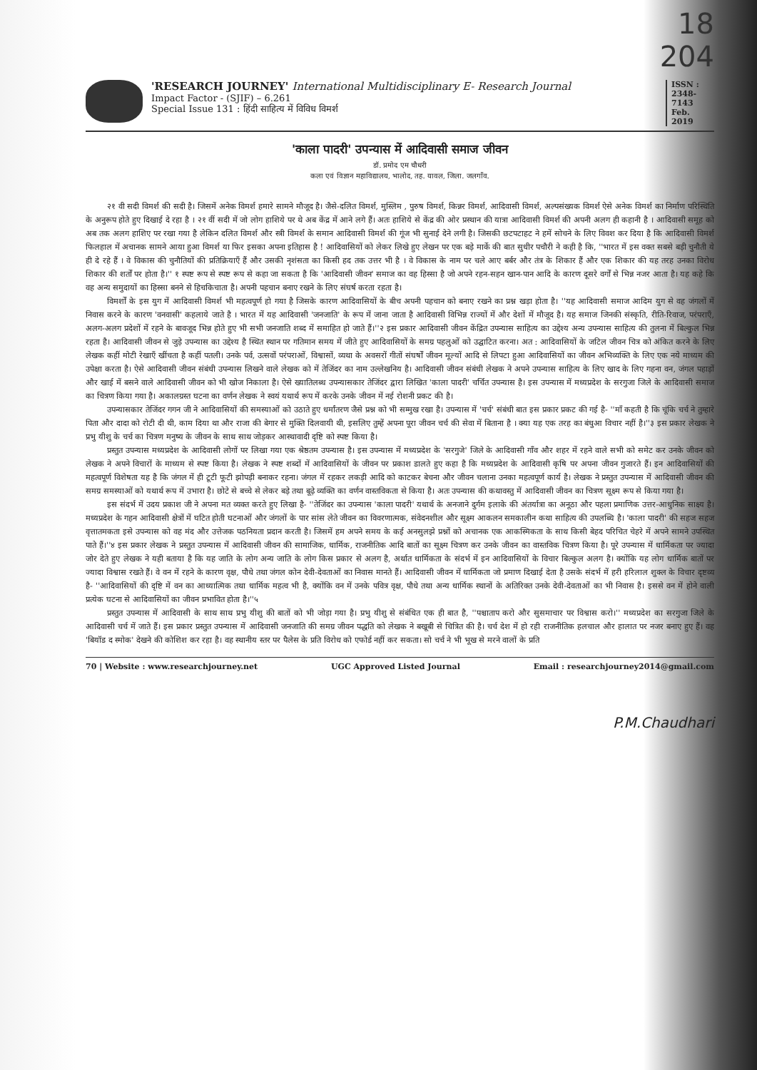18
204
'RESEARCH JOURNEY' International Multidisciplinary E- Research Journal
Impact Factor - (SJIF) – 6.261
Special Issue 131 : हिंदी साहित्य में विविध विमर्श
ISSN : 2348-7143 Feb. 2019
'काला पादरी' उपन्यास में आदिवासी समाज जीवन
डॉ. प्रमोद एम चौधरी
कला एवं विज्ञान महाविद्यालय, भालोद, तह. यावल, जिला. जलगाँव.
२१ वी सदी विमर्श की सदी है। जिसमें अनेक विमर्श हमारे सामने मौजूद है। जैसे-दलित विमर्श, मुस्लिम , पुरुष विमर्श, किन्नर विमर्श, आदिवासी विमर्श, अल्पसंख्यक विमर्श ऐसे अनेक विमर्श का निर्माण परिस्थिति के अनुरूप होते हुए दिखाई दे रहा है । २१ वीं सदी में जो लोग हाशिये पर थे अब केंद्र में आने लगे हैं। अतः हाशिये से केंद्र की ओर प्रस्थान की यात्रा आदिवासी विमर्श की अपनी अलग ही कहानी है । आदिवासी समूह को अब तक अलग हाशिए पर रखा गया है लेकिन दलित विमर्श और स्त्री विमर्श के समान आदिवासी विमर्श की गूंज भी सुनाई देने लगी है। जिसकी छटपटाहट ने हमें सोचने के लिए विवश कर दिया है कि आदिवासी विमर्श फिलहाल में अचानक सामने आया हुआ विमर्श या फिर इसका अपना इतिहास है ! आदिवासियों को लेकर लिखे हुए लेखन पर एक बड़े मार्के की बात सुधीर पचौरी ने कही है कि, ''भारत में इस वक्त सबसे बड़ी चुनौती ये ही दे रहे हैं । वे विकास की चुनौतियों की प्रतिक्रियाएँ हैं और उसकी नृशंसता का किसी हद तक उत्तर भी है । वे विकास के नाम पर चले आए बर्बर और तंत्र के शिकार हैं और एक शिकार की यह तरह उनका विरोध शिकार की शर्तों पर होता है।'' १ स्पष्ट रूप से स्पष्ट रूप से कहा जा सकता है कि 'आदिवासी जीवन' समाज का वह हिस्सा है जो अपने रहन-सहन खान-पान आदि के कारण दूसरे वर्गों से भिन्न नजर आता है। यह कहे कि वह अन्य समुदायों का हिस्सा बनने से हिचकिचाता है। अपनी पहचान बनाए रखने के लिए संघर्ष करता रहता है।
विमर्शों के इस युग में आदिवासी विमर्श भी महत्वपूर्ण हो गया है जिसके कारण आदिवासियों के बीच अपनी पहचान को बनाए रखने का प्रश्न खड़ा होता है। ''यह आदिवासी समाज आदिम युग से वह जंगलों में निवास करने के कारण 'वनवासी' कहलाये जाते है । भारत में यह आदिवासी 'जनजाति' के रूप में जाना जाता है आदिवासी विभिन्न राज्यों में और देशों में मौजूद है। यह समाज जिनकी संस्कृति, रीति-रिवाज, परंपराएँ, अलग-अलग प्रदेशों में रहने के बावजूद भिन्न होते हुए भी सभी जनजाति शब्द में समाहित हो जाते हैं।''२ इस प्रकार आदिवासी जीवन केंद्रित उपन्यास साहित्य का उद्देश्य अन्य उपन्यास साहित्य की तुलना में बिल्कुल भिन्न रहता है। आदिवासी जीवन से जुड़े उपन्यास का उद्देश्य है स्थित स्थान पर गतिमान समय में जीते हुए आदिवासियों के समग्र पहलुओं को उद्घाटित करना। अत : आदिवासियों के जटिल जीवन चित्र को अंकित करने के लिए लेखक कहीं मोटी रेखाएँ खींचता है कहीं पतली। उनके पर्व, उत्सवों परंपराओं, विश्वासों, व्यथा के अवसरों गीतों संघर्षों जीवन मूल्यों आदि से लिपटा हुआ आदिवासियों का जीवन अभिव्यक्ति के लिए एक नये माध्यम की उपेक्षा करता है। ऐसे आदिवासी जीवन संबंधी उपन्यास लिखने वाले लेखक को में तेजिंदर का नाम उल्लेखनिय है। आदिवासी जीवन संबंधी लेखक ने अपने उपन्यास साहित्य के लिए खाद के लिए गहना वन, जंगल पहाड़ों और खाई में बसने वाले आदिवासी जीवन को भी खोज निकाला है। ऐसे ख्यातिलब्ध उपन्यासकार तेजिंदर द्वारा लिखित 'काला पादरी' चर्चित उपन्यास है। इस उपन्यास में मध्यप्रदेश के सरगुजा जिले के आदिवासी समाज का चित्रण किया गया है। अकालग्रस्त घटना का वर्णन लेखक ने स्वयं यथार्थ रूप में करके उनके जीवन में नई रोशनी प्रकट की है।
उपन्यासकार तेजिंदर गगन जी ने आदिवासियों की समस्याओं को उठाते हुए धर्मांतरण जैसे प्रश्न को भी सम्मुख रखा है। उपन्यास में 'चर्च' संबंधी बात इस प्रकार प्रकट की गई है- ''माँ कहती है कि चूंकि चर्च ने तुम्हारे पिता और दादा को रोटी दी थी, काम दिया था और राजा की बेगार से मुक्ति दिलवायी थी, इसलिए तुम्हें अपना पूरा जीवन चर्च की सेवा में बिताना है । क्या यह एक तरह का बंधुआ विचार नहीं है।''३ इस प्रकार लेखक ने प्रभु यीशु के चर्च का चित्रण मनुष्य के जीवन के साथ साथ जोड़कर आस्थावादी दृष्टि को स्पष्ट किया है।
प्रस्तुत उपन्यास मध्यप्रदेश के आदिवासी लोगों पर लिखा गया एक श्रेष्ठतम उपन्यास है। इस उपन्यास में मध्यप्रदेश के 'सरगुजे' जिले के आदिवासी गाँव और शहर में रहने वाले सभी को समेट कर उनके जीवन को लेखक ने अपने विचारों के माध्यम से स्पष्ट किया है। लेखक ने स्पष्ट शब्दों में आदिवासियों के जीवन पर प्रकाश डालते हुए कहा है कि मध्यप्रदेश के आदिवासी कृषि पर अपना जीवन गुजारते हैं। इन आदिवासियों की महत्वपूर्ण विशेषता यह है कि जंगल में ही टूटी फूटी झोपड़ी बनाकर रहना। जंगल में रहकर लकड़ी आदि को काटकर बेचना और जीवन चलाना उनका महत्वपूर्ण कार्य है। लेखक ने प्रस्तुत उपन्यास में आदिवासी जीवन की समग्र समस्याओं को यथार्थ रूप में उभारा है। छोटे से बच्चे से लेकर बड़े तथा बूढ़े व्यक्ति का वर्णन वास्तविकता से किया है। अतः उपन्यास की कथावस्तु में आदिवासी जीवन का चित्रण सूक्ष्म रूप से किया गया है।
इस संदर्भ में उदय प्रकाश जी ने अपना मत व्यक्त करते हुए लिखा है- ''तेजिंदर का उपन्यास 'काला पादरी' यथार्थ के अनजाने दुर्गम इलाके की अंतर्यात्रा का अनूठा और पहला प्रमाणिक उत्तर-आधुनिक साक्ष्य है। मध्यप्रदेश के गहन आदिवासी क्षेत्रों में घटित होती घटनाओं और जंगलों के पार सांस लेते जीवन का विवरणात्मक, संवेदनशील और सूक्ष्म आकलन समकालीन कथा साहित्य की उपलब्धि है। 'काला पादरी' की सहज सहज वृत्तातमकता इसे उपन्यास को वह मंद और उत्तेजक पठनियता प्रदान करती है। जिसमें हम अपने समय के कई अनसुलझे प्रश्नों को अचानक एक आकस्मिकता के साथ किसी बेहद परिचित चेहरे में अपने सामने उपस्थित पाते हैं।''४ इस प्रकार लेखक ने प्रस्तुत उपन्यास में आदिवासी जीवन की सामाजिक, धार्मिक, राजनीतिक आदि बातों का सूक्ष्म चित्रण कर उनके जीवन का वास्तविक चित्रण किया है। पूरे उपन्यास में धार्मिकता पर ज्यादा जोर देते हुए लेखक ने यही बताया है कि यह जाति के लोग अन्य जाति के लोग किस प्रकार से अलग है, अर्थात धार्मिकता के संदर्भ में इन आदिवासियों के विचार बिल्कुल अलग है। क्योंकि यह लोग धार्मिक बातों पर ज्यादा विश्वास रखते हैं। वे वन में रहने के कारण वृक्ष, पौधे तथा जंगल कोन देवी-देवताओं का निवास मानते हैं। आदिवासी जीवन में धार्मिकता जो प्रमाण दिखाई देता है उसके संदर्भ में हरी हरिलाल शुक्ल के विचार दृष्टव्य है- ''आदिवासियों की दृष्टि में वन का आध्यात्मिक तथा धार्मिक महत्व भी है, क्योंकि वन में उनके पवित्र वृक्ष, पौधे तथा अन्य धार्मिक स्थानों के अतिरिक्त उनके देवी-देवताओं का भी निवास है। इससे वन में होने वाली प्रत्येक घटना से आदिवासियों का जीवन प्रभावित होता है।''५
प्रस्तुत उपन्यास में आदिवासी के साथ साथ प्रभु यीशु की बातों को भी जोड़ा गया है। प्रभु यीशु से संबंधित एक ही बात है, ''पश्चाताप करो और सुसमाचार पर विश्वास करो।'' मध्यप्रदेश का सरगुजा जिले के आदिवासी चर्च में जाते हैं। इस प्रकार प्रस्तुत उपन्यास में आदिवासी जनजाति की समग्र जीवन पद्धति को लेखक ने बखूबी से चित्रित की है। चर्च देश में हो रही राजनीतिक हलचाल और हालात पर नजर बनाए हुए हैं। वह 'बियॉड द स्मोक' देखने की कोशिश कर रहा है। वह स्थानीय स्तर पर पैलेस के प्रति विरोध को एफोर्ड नहीं कर सकता। सो चर्च ने भी भूख से मरने वालों के प्रति
70 | Website : www.researchjourney.net UGC Approved Listed Journal Email : researchjourney2014@gmail.com
P.M.Chaudhari